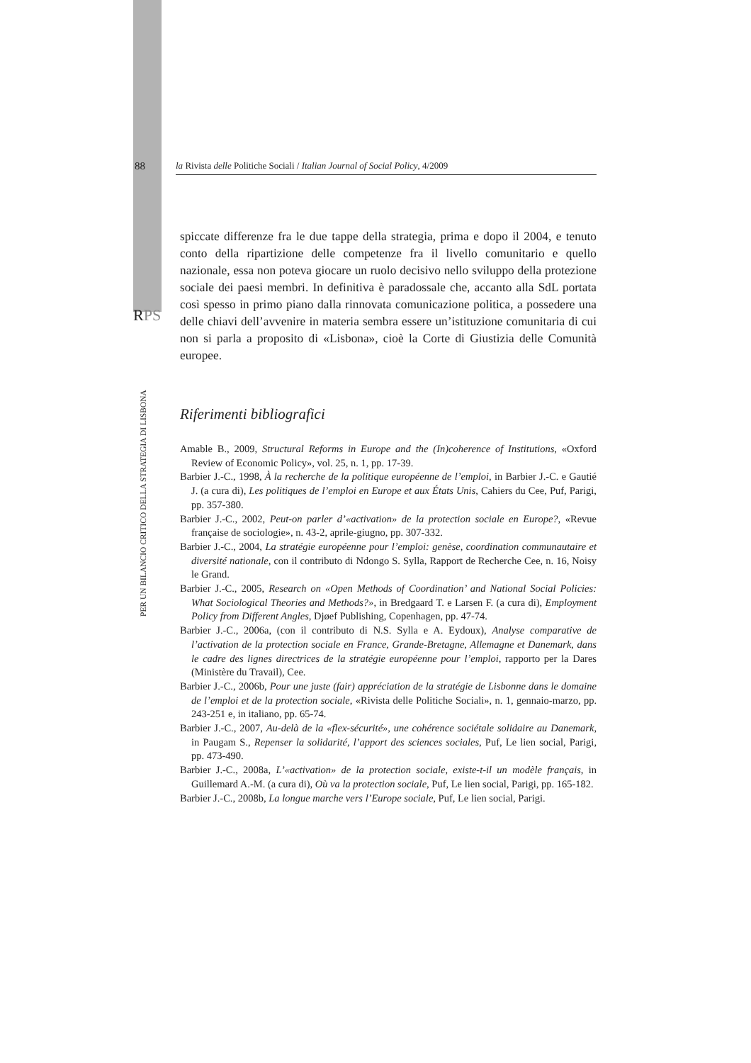88
la Rivista delle Politiche Sociali / Italian Journal of Social Policy, 4/2009
RPS
PER UN BILANCIO CRITICO DELLA STRATEGIA DI LISBONA
spiccate differenze fra le due tappe della strategia, prima e dopo il 2004, e tenuto conto della ripartizione delle competenze fra il livello comunitario e quello nazionale, essa non poteva giocare un ruolo decisivo nello sviluppo della protezione sociale dei paesi membri. In definitiva è paradossale che, accanto alla SdL portata così spesso in primo piano dalla rinnovata comunicazione politica, a possedere una delle chiavi dell’avvenire in materia sembra essere un’istituzione comunitaria di cui non si parla a proposito di «Lisbona», cioè la Corte di Giustizia delle Comunità europee.
Riferimenti bibliografici
Amable B., 2009, Structural Reforms in Europe and the (In)coherence of Institutions, «Oxford Review of Economic Policy», vol. 25, n. 1, pp. 17-39.
Barbier J.-C., 1998, À la recherche de la politique européenne de l’emploi, in Barbier J.-C. e Gautié J. (a cura di), Les politiques de l’emploi en Europe et aux États Unis, Cahiers du Cee, Puf, Parigi, pp. 357-380.
Barbier J.-C., 2002, Peut-on parler d’«activation» de la protection sociale en Europe?, «Revue française de sociologie», n. 43-2, aprile-giugno, pp. 307-332.
Barbier J.-C., 2004, La stratégie européenne pour l’emploi: genèse, coordination communautaire et diversité nationale, con il contributo di Ndongo S. Sylla, Rapport de Recherche Cee, n. 16, Noisy le Grand.
Barbier J.-C., 2005, Research on «Open Methods of Coordination’ and National Social Policies: What Sociological Theories and Methods?», in Bredgaard T. e Larsen F. (a cura di), Employment Policy from Different Angles, Djøef Publishing, Copenhagen, pp. 47-74.
Barbier J.-C., 2006a, (con il contributo di N.S. Sylla e A. Eydoux), Analyse comparative de l’activation de la protection sociale en France, Grande-Bretagne, Allemagne et Danemark, dans le cadre des lignes directrices de la stratégie européenne pour l’emploi, rapporto per la Dares (Ministère du Travail), Cee.
Barbier J.-C., 2006b, Pour une juste (fair) appréciation de la stratégie de Lisbonne dans le domaine de l’emploi et de la protection sociale, «Rivista delle Politiche Sociali», n. 1, gennaio-marzo, pp. 243-251 e, in italiano, pp. 65-74.
Barbier J.-C., 2007, Au-delà de la «flex-sécurité», une cohérence sociétale solidaire au Danemark, in Paugam S., Repenser la solidarité, l’apport des sciences sociales, Puf, Le lien social, Parigi, pp. 473-490.
Barbier J.-C., 2008a, L’«activation» de la protection sociale, existe-t-il un modèle français, in Guillemard A.-M. (a cura di), Où va la protection sociale, Puf, Le lien social, Parigi, pp. 165-182.
Barbier J.-C., 2008b, La longue marche vers l’Europe sociale, Puf, Le lien social, Parigi.